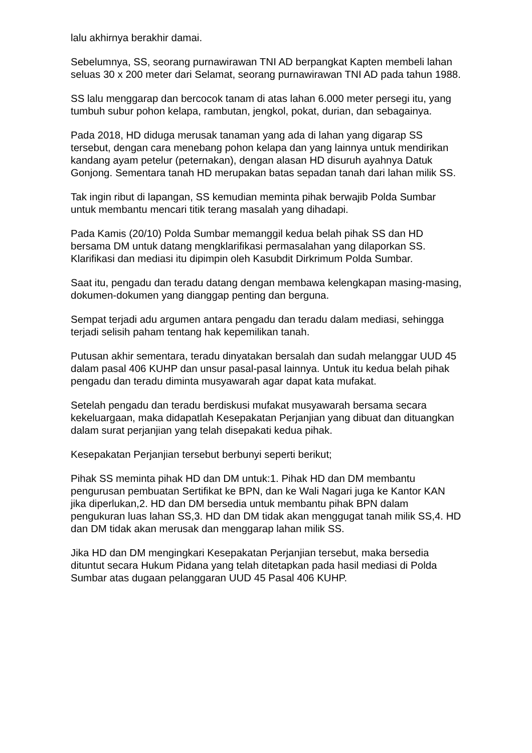lalu akhirnya berakhir damai.
Sebelumnya, SS, seorang purnawirawan TNI AD berpangkat Kapten membeli lahan seluas 30 x 200 meter dari Selamat, seorang purnawirawan TNI AD pada tahun 1988.
SS lalu menggarap dan bercocok tanam di atas lahan 6.000 meter persegi itu, yang tumbuh subur pohon kelapa, rambutan, jengkol, pokat, durian, dan sebagainya.
Pada 2018, HD diduga merusak tanaman yang ada di lahan yang digarap SS tersebut, dengan cara menebang pohon kelapa dan yang lainnya untuk mendirikan kandang ayam petelur (peternakan), dengan alasan HD disuruh ayahnya Datuk Gonjong. Sementara tanah HD merupakan batas sepadan tanah dari lahan milik SS.
Tak ingin ribut di lapangan, SS kemudian meminta pihak berwajib Polda Sumbar untuk membantu mencari titik terang masalah yang dihadapi.
Pada Kamis (20/10) Polda Sumbar memanggil kedua belah pihak SS dan HD bersama DM untuk datang mengklarifikasi permasalahan yang dilaporkan SS. Klarifikasi dan mediasi itu dipimpin oleh Kasubdit Dirkrimum Polda Sumbar.
Saat itu, pengadu dan teradu datang dengan membawa kelengkapan masing-masing, dokumen-dokumen yang dianggap penting dan berguna.
Sempat terjadi adu argumen antara pengadu dan teradu dalam mediasi, sehingga terjadi selisih paham tentang hak kepemilikan tanah.
Putusan akhir sementara, teradu dinyatakan bersalah dan sudah melanggar UUD 45 dalam pasal 406 KUHP dan unsur pasal-pasal lainnya. Untuk itu kedua belah pihak pengadu dan teradu diminta musyawarah agar dapat kata mufakat.
Setelah pengadu dan teradu berdiskusi mufakat musyawarah bersama secara kekeluargaan, maka didapatlah Kesepakatan Perjanjian yang dibuat dan dituangkan dalam surat perjanjian yang telah disepakati kedua pihak.
Kesepakatan Perjanjian tersebut berbunyi seperti berikut;
Pihak SS meminta pihak HD dan DM untuk:1. Pihak HD dan DM membantu pengurusan pembuatan Sertifikat ke BPN, dan ke Wali Nagari juga ke Kantor KAN jika diperlukan,2. HD dan DM bersedia untuk membantu pihak BPN dalam pengukuran luas lahan SS,3. HD dan DM tidak akan menggugat tanah milik SS,4. HD dan DM tidak akan merusak dan menggarap lahan milik SS.
Jika HD dan DM mengingkari Kesepakatan Perjanjian tersebut, maka bersedia dituntut secara Hukum Pidana yang telah ditetapkan pada hasil mediasi di Polda Sumbar atas dugaan pelanggaran UUD 45 Pasal 406 KUHP.